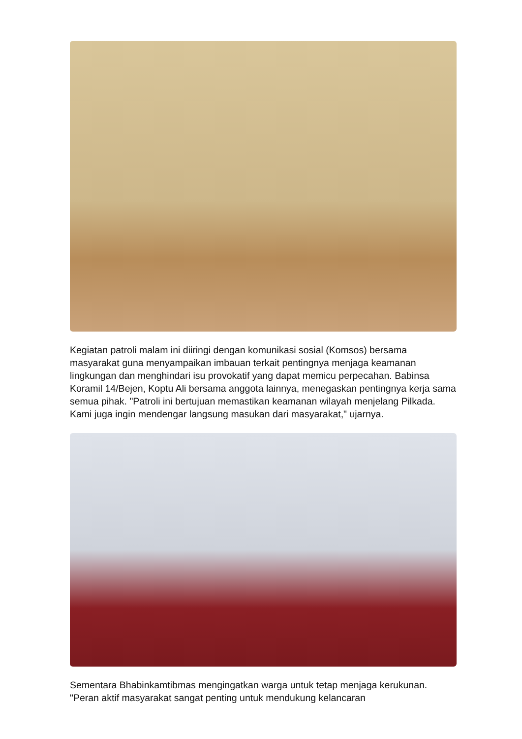Kegiatan patroli malam ini diiringi dengan komunikasi sosial (Komsos) bersama masyarakat guna menyampaikan imbauan terkait pentingnya menjaga keamanan lingkungan dan menghindari isu provokatif yang dapat memicu perpecahan. Babinsa Koramil 14/Bejen, Koptu Ali bersama anggota lainnya, menegaskan pentingnya kerja sama semua pihak. "Patroli ini bertujuan memastikan keamanan wilayah menjelang Pilkada. Kami juga ingin mendengar langsung masukan dari masyarakat," ujarnya.
Sementara Bhabinkamtibmas mengingatkan warga untuk tetap menjaga kerukunan. "Peran aktif masyarakat sangat penting untuk mendukung kelancaran